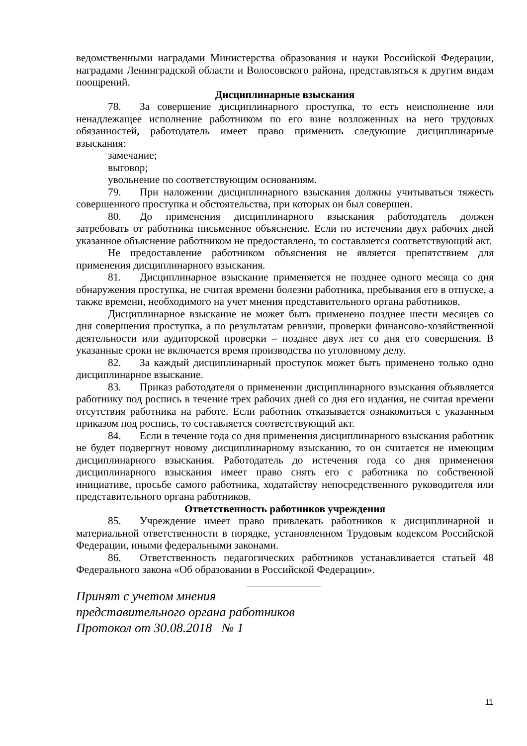ведомственными наградами Министерства образования и науки Российской Федерации, наградами Ленинградской области и Волосовского района, представляться к другим видам поощрений.
Дисциплинарные взыскания
78. За совершение дисциплинарного проступка, то есть неисполнение или ненадлежащее исполнение работником по его вине возложенных на него трудовых обязанностей, работодатель имеет право применить следующие дисциплинарные взыскания:
замечание;
выговор;
увольнение по соответствующим основаниям.
79. При наложении дисциплинарного взыскания должны учитываться тяжесть совершенного проступка и обстоятельства, при которых он был совершен.
80. До применения дисциплинарного взыскания работодатель должен затребовать от работника письменное объяснение. Если по истечении двух рабочих дней указанное объяснение работником не предоставлено, то составляется соответствующий акт.
Не предоставление работником объяснения не является препятствием для применения дисциплинарного взыскания.
81. Дисциплинарное взыскание применяется не позднее одного месяца со дня обнаружения проступка, не считая времени болезни работника, пребывания его в отпуске, а также времени, необходимого на учет мнения представительного органа работников.
Дисциплинарное взыскание не может быть применено позднее шести месяцев со дня совершения проступка, а по результатам ревизии, проверки финансово-хозяйственной деятельности или аудиторской проверки – позднее двух лет со дня его совершения. В указанные сроки не включается время производства по уголовному делу.
82. За каждый дисциплинарный проступок может быть применено только одно дисциплинарное взыскание.
83. Приказ работодателя о применении дисциплинарного взыскания объявляется работнику под роспись в течение трех рабочих дней со дня его издания, не считая времени отсутствия работника на работе. Если работник отказывается ознакомиться с указанным приказом под роспись, то составляется соответствующий акт.
84. Если в течение года со дня применения дисциплинарного взыскания работник не будет подвергнут новому дисциплинарному взысканию, то он считается не имеющим дисциплинарного взыскания. Работодатель до истечения года со дня применения дисциплинарного взыскания имеет право снять его с работника по собственной инициативе, просьбе самого работника, ходатайству непосредственного руководителя или представительного органа работников.
Ответственность работников учреждения
85. Учреждение имеет право привлекать работников к дисциплинарной и материальной ответственности в порядке, установленном Трудовым кодексом Российской Федерации, иными федеральными законами.
86. Ответственность педагогических работников устанавливается статьей 48 Федерального закона «Об образовании в Российской Федерации».
Принят с учетом мнения
представительного органа работников
Протокол от 30.08.2018 № 1
11